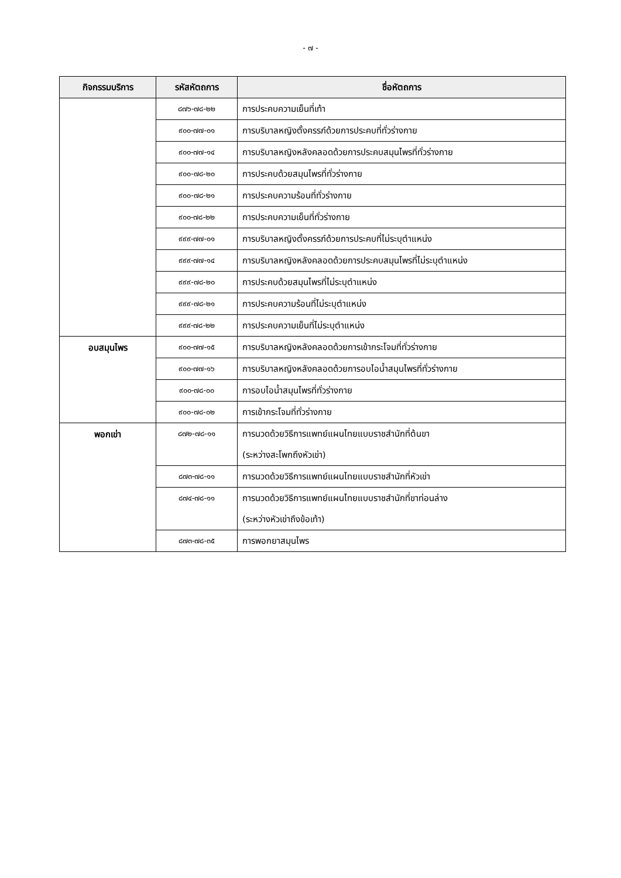- ๗ -
| กิจกรรมบริการ | รหัสหัตถการ | ชื่อหัตถการ |
| --- | --- | --- |
| | ๘๗๖-๗๘-๒๒ | การประคบความเย็นที่เท้า |
| | ๙๐๐-๗๗-๐๑ | การบริบาลหญิงตั้งครรภ์ด้วยการประคบที่ทั่วร่างกาย |
| | ๙๐๐-๗๗-๑๔ | การบริบาลหญิงหลังคลอดด้วยการประคบสมุนไพรที่ทั่วร่างกาย |
| | ๙๐๐-๗๘-๒๐ | การประคบด้วยสมุนไพรที่ทั่วร่างกาย |
| | ๙๐๐-๗๘-๒๑ | การประคบความร้อนที่ทั่วร่างกาย |
| | ๙๐๐-๗๘-๒๒ | การประคบความเย็นที่ทั่วร่างกาย |
| | ๙๙๙-๗๗-๐๑ | การบริบาลหญิงตั้งครรภ์ด้วยการประคบที่ไม่ระบุตำแหน่ง |
| | ๙๙๙-๗๗-๑๔ | การบริบาลหญิงหลังคลอดด้วยการประคบสมุนไพรที่ไม่ระบุตำแหน่ง |
| | ๙๙๙-๗๘-๒๐ | การประคบด้วยสมุนไพรที่ไม่ระบุตำแหน่ง |
| | ๙๙๙-๗๘-๒๑ | การประคบความร้อนที่ไม่ระบุตำแหน่ง |
| | ๙๙๙-๗๘-๒๒ | การประคบความเย็นที่ไม่ระบุตำแหน่ง |
| อบสมุนไพร | ๙๐๐-๗๗-๑๕ | การบริบาลหญิงหลังคลอดด้วยการเข้ากระโจมที่ทั่วร่างกาย |
| | ๙๐๐-๗๗-๑๖ | การบริบาลหญิงหลังคลอดด้วยการอบไอน้ำสมุนไพรที่ทั่วร่างกาย |
| | ๙๐๐-๗๘-๐๐ | การอบไอน้ำสมุนไพรที่ทั่วร่างกาย |
| | ๙๐๐-๗๘-๐๒ | การเข้ากระโจมที่ทั่วร่างกาย |
| พอกเข่า | ๘๗๒-๗๘-๑๑ | การนวดด้วยวิธีการแพทย์แผนไทยแบบราชสำนักที่ต้นขา (ระหว่างสะโพกถึงหัวเข่า) |
| | ๘๗๓-๗๘-๑๑ | การนวดด้วยวิธีการแพทย์แผนไทยแบบราชสำนักที่หัวเข่า |
| | ๘๗๔-๗๘-๑๑ | การนวดด้วยวิธีการแพทย์แผนไทยแบบราชสำนักที่ขาท่อนล่าง (ระหว่างหัวเข่าถึงข้อเท้า) |
| | ๘๗๓-๗๘-๓๕ | การพอกยาสมุนไพร |